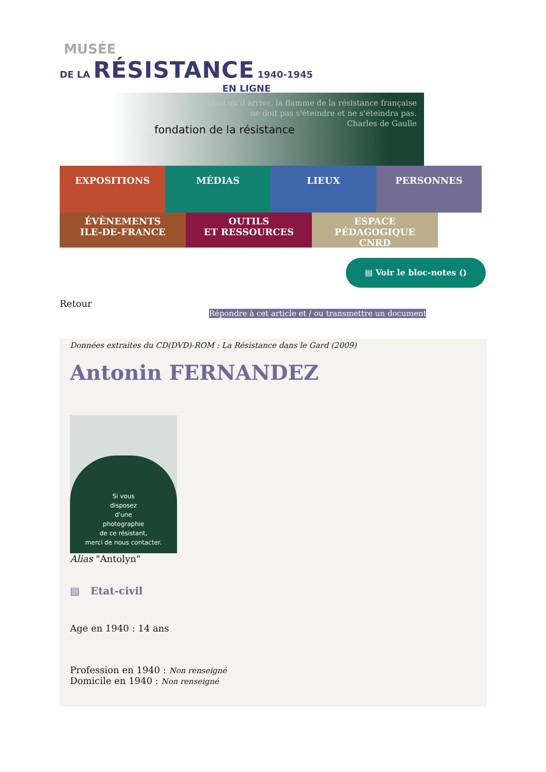MUSÉE
DE LA RÉSISTANCE 1940-1945
EN LIGNE
Quoi qu'il arrive, la flamme de la résistance française
ne doit pas s'éteindre et ne s'éteindra pas.
Charles de Gaulle
fondation de la résistance
EXPOSITIONS MÉDIAS LIEUX PERSONNES
ÉVÈNEMENTS
ILE-DE-FRANCE
OUTILS
ET RESSOURCES
ESPACE PÉDAGOGIQUE
CNRD
▤ Voir le bloc-notes ()
Retour
Répondre à cet article et / ou transmettre un document
Données extraites du CD(DVD)-ROM : La Résistance dans le Gard (2009)
Antonin FERNANDEZ
Si vous
disposez
d'une
photographie
de ce résistant,
merci de nous contacter.
Alias "Antolyn"
▤ Etat-civil
Age en 1940 : 14 ans
Profession en 1940 : Non renseigné
Domicile en 1940 : Non renseigné